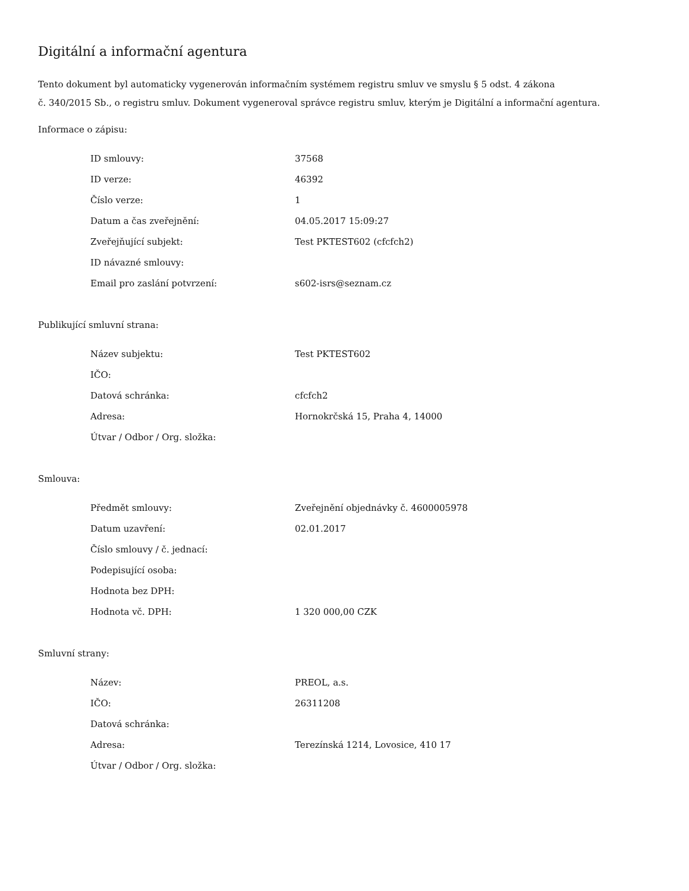Digitální a informační agentura
Tento dokument byl automaticky vygenerován informačním systémem registru smluv ve smyslu § 5 odst. 4 zákona
č. 340/2015 Sb., o registru smluv. Dokument vygeneroval správce registru smluv, kterým je Digitální a informační agentura.
Informace o zápisu:
| ID smlouvy: | 37568 |
| ID verze: | 46392 |
| Číslo verze: | 1 |
| Datum a čas zveřejnění: | 04.05.2017 15:09:27 |
| Zveřejňující subjekt: | Test PKTEST602 (cfcfch2) |
| ID návazné smlouvy: | |
| Email pro zaslání potvrzení: | s602-isrs@seznam.cz |
Publikující smluvní strana:
| Název subjektu: | Test PKTEST602 |
| IČO: | |
| Datová schránka: | cfcfch2 |
| Adresa: | Hornokrčská 15, Praha 4, 14000 |
| Útvar / Odbor / Org. složka: | |
Smlouva:
| Předmět smlouvy: | Zveřejnění objednávky č. 4600005978 |
| Datum uzavření: | 02.01.2017 |
| Číslo smlouvy / č. jednací: | |
| Podepisující osoba: | |
| Hodnota bez DPH: | |
| Hodnota vč. DPH: | 1 320 000,00 CZK |
Smluvní strany:
| Název: | PREOL, a.s. |
| IČO: | 26311208 |
| Datová schránka: | |
| Adresa: | Terezínská 1214, Lovosice, 410 17 |
| Útvar / Odbor / Org. složka: | |